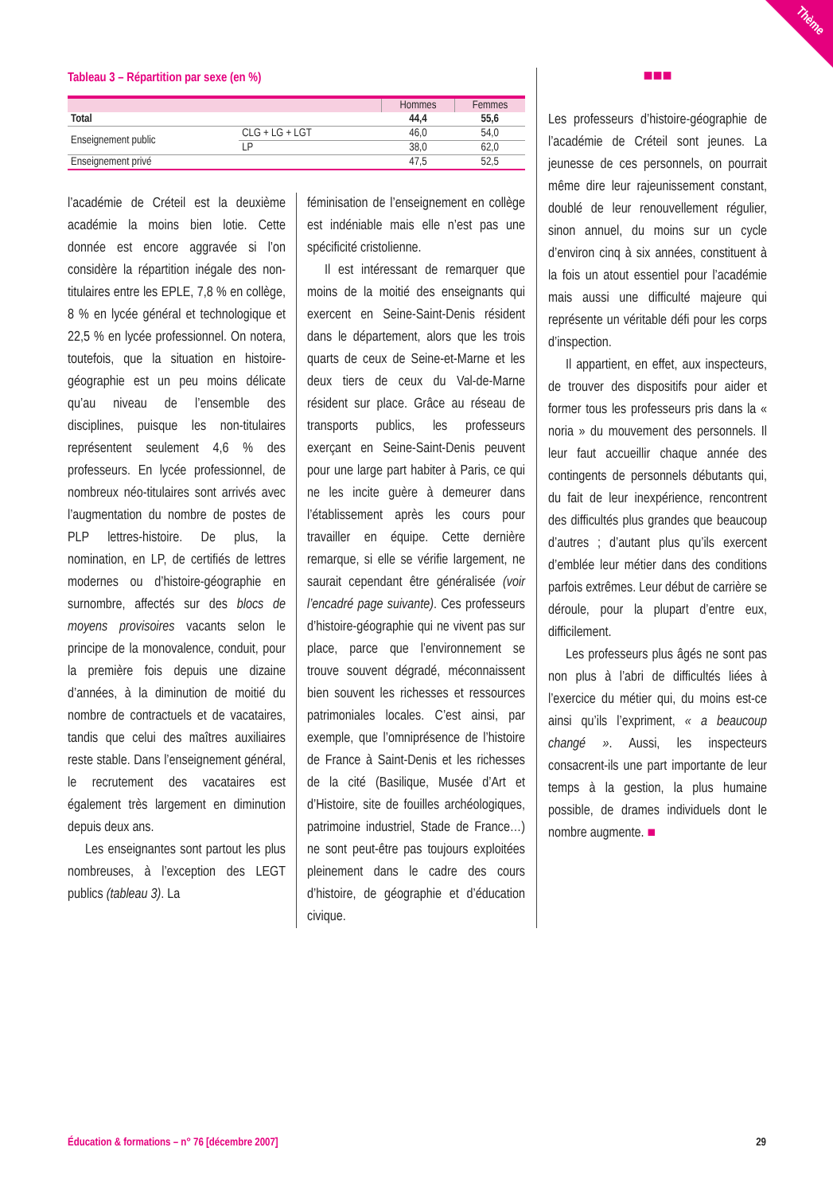Thème
Tableau 3 – Répartition par sexe (en %)
| | | Hommes | Femmes |
| --- | --- | --- | --- |
| Total | | 44,4 | 55,6 |
| Enseignement public | CLG + LG + LGT | 46,0 | 54,0 |
| | LP | 38,0 | 62,0 |
| Enseignement privé | | 47,5 | 52,5 |
l’académie de Créteil est la deuxième académie la moins bien lotie. Cette donnée est encore aggravée si l’on considère la répartition inégale des non-titulaires entre les EPLE, 7,8 % en collège, 8 % en lycée général et technologique et 22,5 % en lycée professionnel. On notera, toutefois, que la situation en histoire-géographie est un peu moins délicate qu’au niveau de l’ensemble des disciplines, puisque les non-titulaires représentent seulement 4,6 % des professeurs. En lycée professionnel, de nombreux néo-titulaires sont arrivés avec l’augmentation du nombre de postes de PLP lettres-histoire. De plus, la nomination, en LP, de certifiés de lettres modernes ou d’histoire-géographie en surnombre, affectés sur des blocs de moyens provisoires vacants selon le principe de la monovalence, conduit, pour la première fois depuis une dizaine d’années, à la diminution de moitié du nombre de contractuels et de vacataires, tandis que celui des maîtres auxiliaires reste stable. Dans l’enseignement général, le recrutement des vacataires est également très largement en diminution depuis deux ans.
Les enseignantes sont partout les plus nombreuses, à l’exception des LEGT publics (tableau 3). La
féminisation de l’enseignement en collège est indéniable mais elle n’est pas une spécificité cristolienne.
Il est intéressant de remarquer que moins de la moitié des enseignants qui exercent en Seine-Saint-Denis résident dans le département, alors que les trois quarts de ceux de Seine-et-Marne et les deux tiers de ceux du Val-de-Marne résident sur place. Grâce au réseau de transports publics, les professeurs exerçant en Seine-Saint-Denis peuvent pour une large part habiter à Paris, ce qui ne les incite guère à demeurer dans l’établissement après les cours pour travailler en équipe. Cette dernière remarque, si elle se vérifie largement, ne saurait cependant être généralisée (voir l’encadré page suivante). Ces professeurs d’histoire-géographie qui ne vivent pas sur place, parce que l’environnement se trouve souvent dégradé, méconnaissent bien souvent les richesses et ressources patrimoniales locales. C’est ainsi, par exemple, que l’omniprésence de l’histoire de France à Saint-Denis et les richesses de la cité (Basilique, Musée d’Art et d’Histoire, site de fouilles archéologiques, patrimoine industriel, Stade de France…) ne sont peut-être pas toujours exploitées pleinement dans le cadre des cours d’histoire, de géographie et d’éducation civique.
■■■
Les professeurs d’histoire-géographie de l’académie de Créteil sont jeunes. La jeunesse de ces personnels, on pourrait même dire leur rajeunissement constant, doublé de leur renouvellement régulier, sinon annuel, du moins sur un cycle d’environ cinq à six années, constituent à la fois un atout essentiel pour l’académie mais aussi une difficulté majeure qui représente un véritable défi pour les corps d’inspection.
Il appartient, en effet, aux inspecteurs, de trouver des dispositifs pour aider et former tous les professeurs pris dans la « noria » du mouvement des personnels. Il leur faut accueillir chaque année des contingents de personnels débutants qui, du fait de leur inexpérience, rencontrent des difficultés plus grandes que beaucoup d’autres ; d’autant plus qu’ils exercent d’emblée leur métier dans des conditions parfois extrêmes. Leur début de carrière se déroule, pour la plupart d’entre eux, difficilement.
Les professeurs plus âgés ne sont pas non plus à l’abri de difficultés liées à l’exercice du métier qui, du moins est-ce ainsi qu’ils l’expriment, « a beaucoup changé ». Aussi, les inspecteurs consacrent-ils une part importante de leur temps à la gestion, la plus humaine possible, de drames individuels dont le nombre augmente. ■
Éducation & formations – n° 76 [décembre 2007] 29